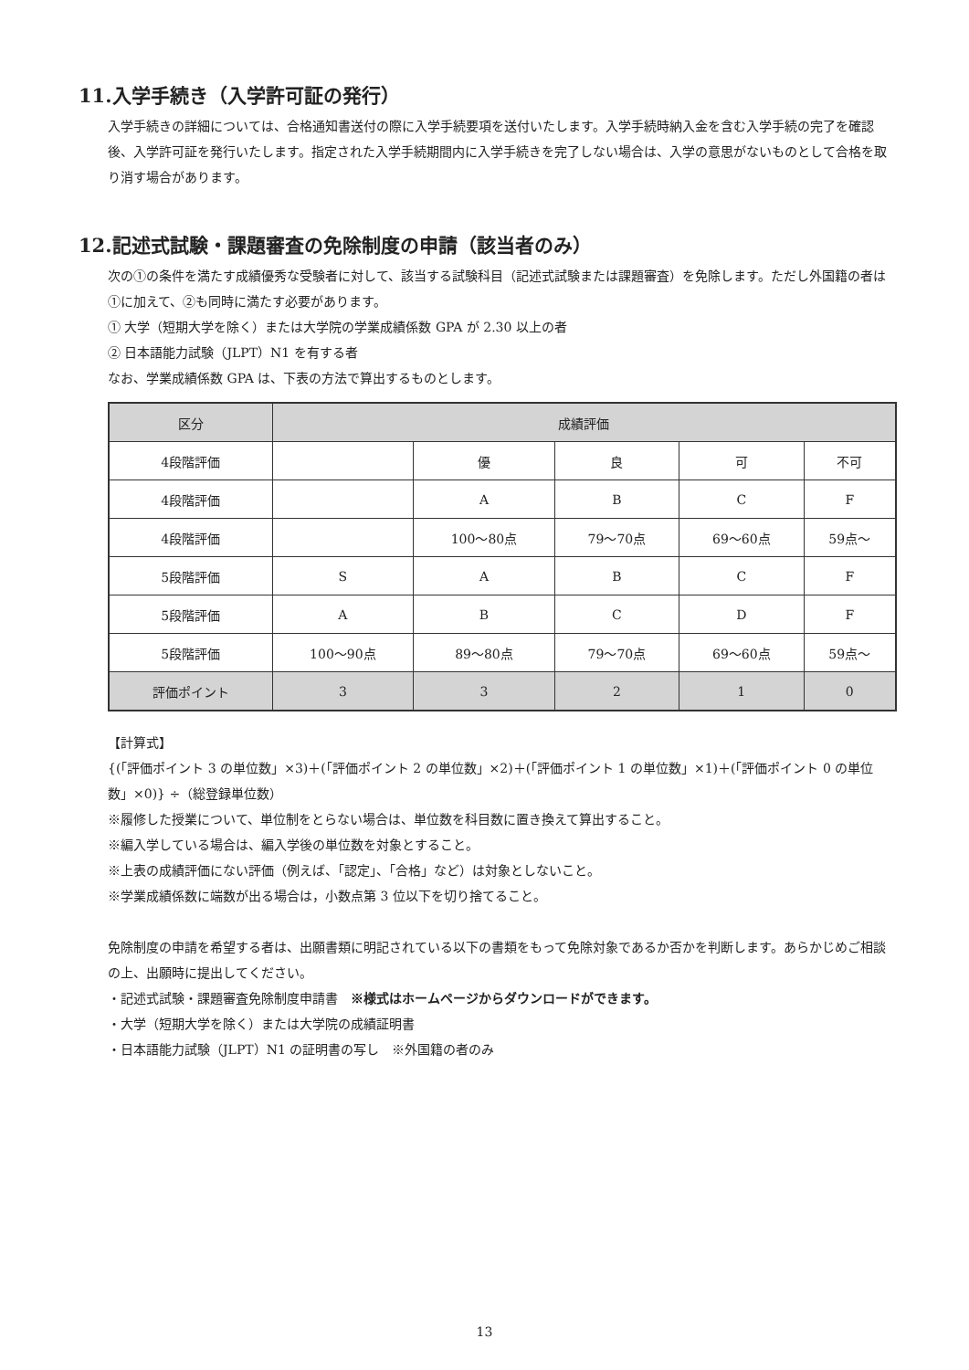11.入学手続き（入学許可証の発行）
入学手続きの詳細については、合格通知書送付の際に入学手続要項を送付いたします。入学手続時納入金を含む入学手続の完了を確認後、入学許可証を発行いたします。指定された入学手続期間内に入学手続きを完了しない場合は、入学の意思がないものとして合格を取り消す場合があります。
12.記述式試験・課題審査の免除制度の申請（該当者のみ）
次の①の条件を満たす成績優秀な受験者に対して、該当する試験科目（記述式試験または課題審査）を免除します。ただし外国籍の者は①に加えて、②も同時に満たす必要があります。
① 大学（短期大学を除く）または大学院の学業成績係数 GPA が 2.30 以上の者
② 日本語能力試験（JLPT）N1 を有する者
なお、学業成績係数 GPA は、下表の方法で算出するものとします。
| 区分 | 成績評価 | | | | |
| --- | --- | --- | --- | --- | --- |
| 4段階評価 | | 優 | 良 | 可 | 不可 |
| 4段階評価 | | A | B | C | F |
| 4段階評価 | | 100～80点 | 79～70点 | 69～60点 | 59点～ |
| 5段階評価 | S | A | B | C | F |
| 5段階評価 | A | B | C | D | F |
| 5段階評価 | 100～90点 | 89～80点 | 79～70点 | 69～60点 | 59点～ |
| 評価ポイント | 3 | 3 | 2 | 1 | 0 |
【計算式】
{(「評価ポイント 3 の単位数」×3)＋(「評価ポイント 2 の単位数」×2)＋(「評価ポイント 1 の単位数」×1)＋(「評価ポイント 0 の単位数」×0)} ÷（総登録単位数）
※履修した授業について、単位制をとらない場合は、単位数を科目数に置き換えて算出すること。
※編入学している場合は、編入学後の単位数を対象とすること。
※上表の成績評価にない評価（例えば、「認定」、「合格」など）は対象としないこと。
※学業成績係数に端数が出る場合は，小数点第 3 位以下を切り捨てること。
免除制度の申請を希望する者は、出願書類に明記されている以下の書類をもって免除対象であるか否かを判断します。あらかじめご相談の上、出願時に提出してください。
・記述式試験・課題審査免除制度申請書　※様式はホームページからダウンロードができます。
・大学（短期大学を除く）または大学院の成績証明書
・日本語能力試験（JLPT）N1 の証明書の写し　※外国籍の者のみ
13